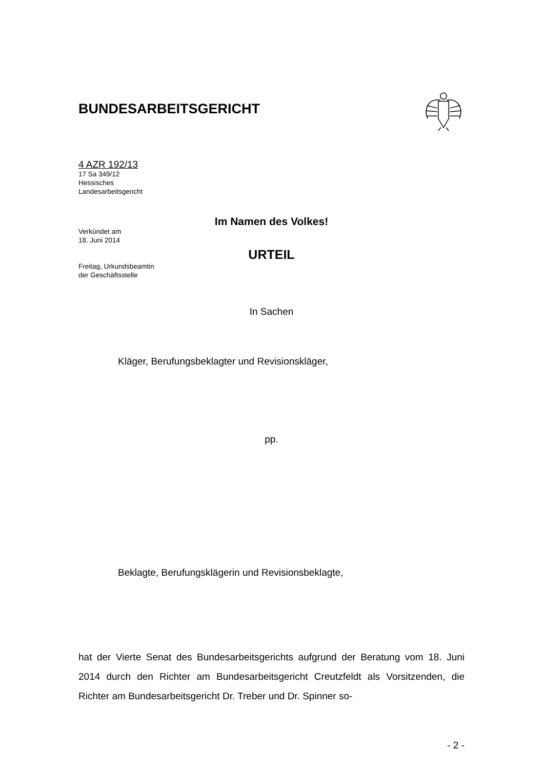BUNDESARBEITSGERICHT
4 AZR 192/13
17 Sa 349/12
Hessisches
Landesarbeitsgericht
Verkündet am
18. Juni 2014
Freitag, Urkundsbeamtin
der Geschäftsstelle
Im Namen des Volkes!
URTEIL
In Sachen
Kläger, Berufungsbeklagter und Revisionskläger,
pp.
Beklagte, Berufungsklägerin und Revisionsbeklagte,
hat der Vierte Senat des Bundesarbeitsgerichts aufgrund der Beratung vom 18. Juni 2014 durch den Richter am Bundesarbeitsgericht Creutzfeldt als Vorsitzenden, die Richter am Bundesarbeitsgericht Dr. Treber und Dr. Spinner so-
- 2 -